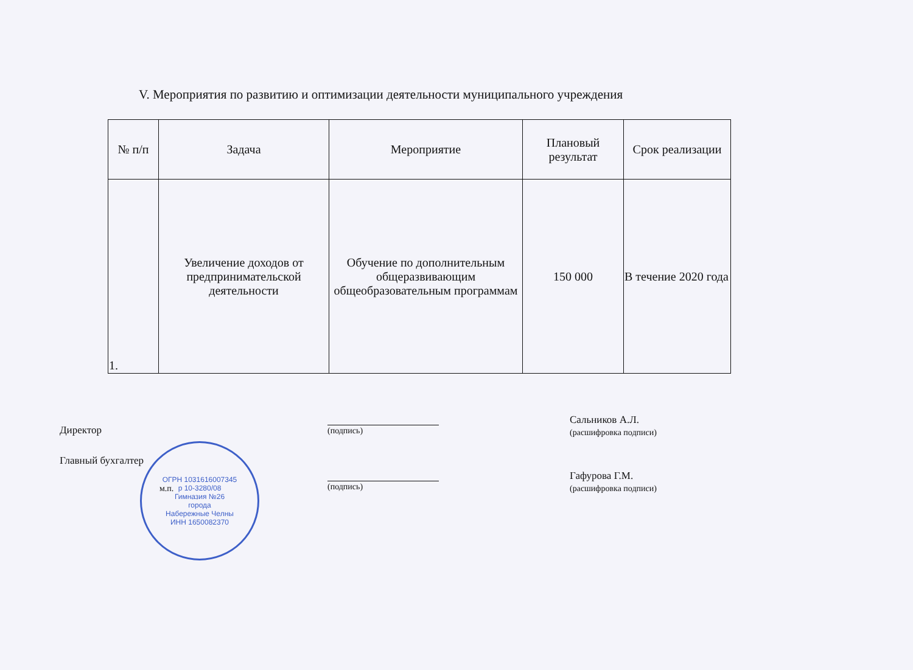V. Мероприятия по развитию и оптимизации деятельности муниципального учреждения
| № п/п | Задача | Мероприятие | Плановый результат | Срок реализации |
| --- | --- | --- | --- | --- |
| 1. | Увеличение доходов от предпринимательской деятельности | Обучение по дополнительным общеразвивающим общеобразовательным программам | 150 000 | В течение 2020 года |
Директор (подпись)
Сальников А.Л.
(расшифровка подписи)
Главный бухгалтер
м.п. (подпись)
Гафурова Г.М.
(расшифровка подписи)
ОГРН 1031616007345
р 10-3280/08
Гимназия №26
города
Набережные Челны
ИНН 1650082370